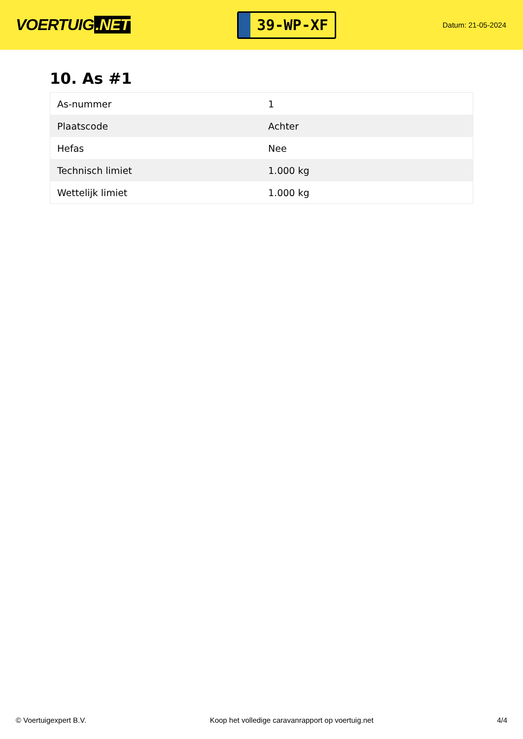VOERTUIG.NET
39-WP-XF
Datum: 21-05-2024
10. As #1
| As-nummer | 1 |
| Plaatscode | Achter |
| Hefas | Nee |
| Technisch limiet | 1.000 kg |
| Wettelijk limiet | 1.000 kg |
© Voertuigexpert B.V. Koop het volledige caravanrapport op voertuig.net 4/4